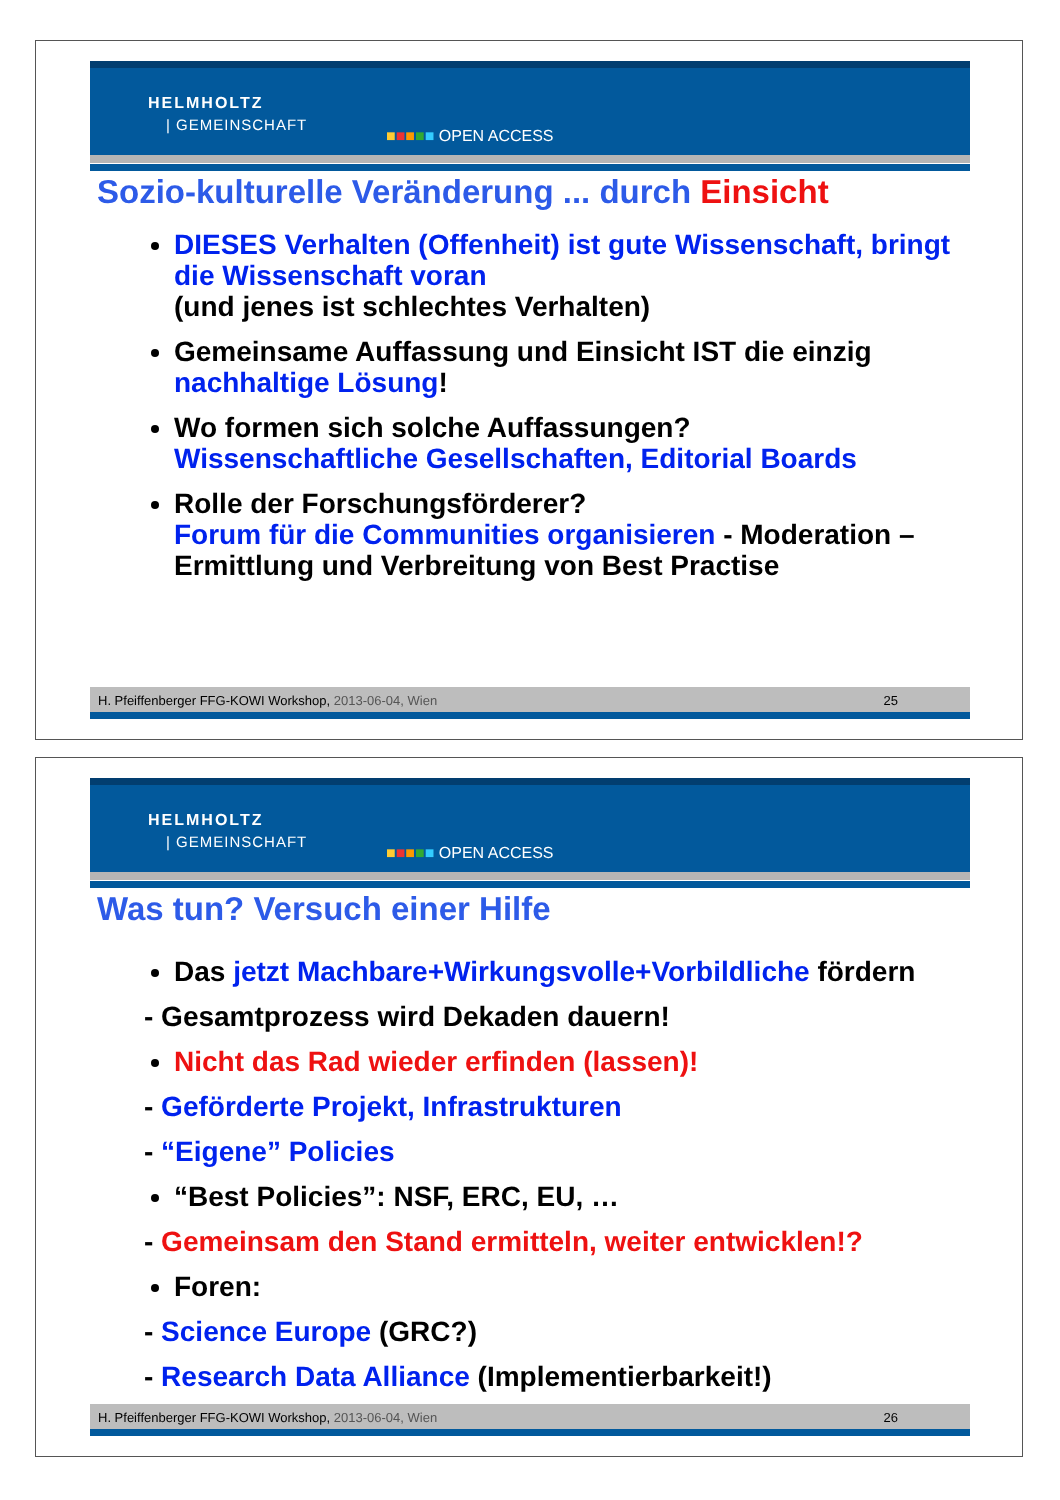HELMHOLTZ
| GEMEINSCHAFT
■■■■■ OPEN ACCESS
Sozio-kulturelle Veränderung ... durch Einsicht
DIESES Verhalten (Offenheit) ist gute Wissenschaft, bringt die Wissenschaft voran
(und jenes ist schlechtes Verhalten)
Gemeinsame Auffassung und Einsicht IST die einzig nachhaltige Lösung!
Wo formen sich solche Auffassungen?
Wissenschaftliche Gesellschaften, Editorial Boards
Rolle der Forschungsförderer?
Forum für die Communities organisieren - Moderation – Ermittlung und Verbreitung von Best Practise
H. Pfeiffenberger FFG-KOWI Workshop, 2013-06-04, Wien 25
HELMHOLTZ
| GEMEINSCHAFT
■■■■■ OPEN ACCESS
Was tun? Versuch einer Hilfe
Das jetzt Machbare+Wirkungsvolle+Vorbildliche fördern
- Gesamtprozess wird Dekaden dauern!
Nicht das Rad wieder erfinden (lassen)!
- Geförderte Projekt, Infrastrukturen
- “Eigene” Policies
“Best Policies”: NSF, ERC, EU, …
- Gemeinsam den Stand ermitteln, weiter entwicklen!?
Foren:
- Science Europe (GRC?)
- Research Data Alliance (Implementierbarkeit!)
H. Pfeiffenberger FFG-KOWI Workshop, 2013-06-04, Wien 26